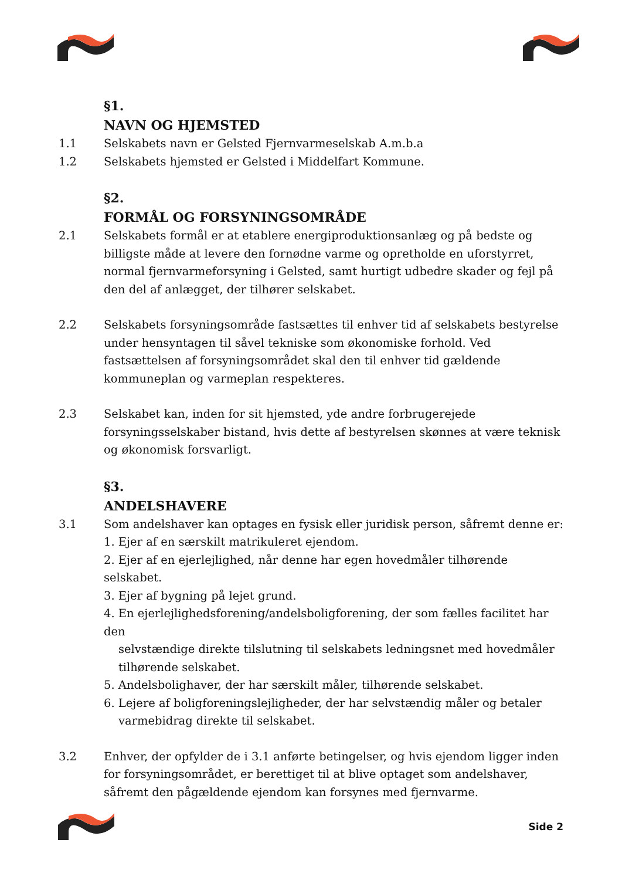§1.
NAVN OG HJEMSTED
1.1 Selskabets navn er Gelsted Fjernvarmeselskab A.m.b.a
1.2 Selskabets hjemsted er Gelsted i Middelfart Kommune.
§2.
FORMÅL OG FORSYNINGSOMRÅDE
2.1 Selskabets formål er at etablere energiproduktionsanlæg og på bedste og billigste måde at levere den fornødne varme og opretholde en uforstyrret, normal fjernvarmeforsyning i Gelsted, samt hurtigt udbedre skader og fejl på den del af anlægget, der tilhører selskabet.
2.2 Selskabets forsyningsområde fastsættes til enhver tid af selskabets bestyrelse under hensyntagen til såvel tekniske som økonomiske forhold. Ved fastsættelsen af forsyningsområdet skal den til enhver tid gældende kommuneplan og varmeplan respekteres.
2.3 Selskabet kan, inden for sit hjemsted, yde andre forbrugerejede forsyningsselskaber bistand, hvis dette af bestyrelsen skønnes at være teknisk og økonomisk forsvarligt.
§3.
ANDELSHAVERE
3.1 Som andelshaver kan optages en fysisk eller juridisk person, såfremt denne er:
1. Ejer af en særskilt matrikuleret ejendom.
2. Ejer af en ejerlejlighed, når denne har egen hovedmåler tilhørende selskabet.
3. Ejer af bygning på lejet grund.
4. En ejerlejlighedsforening/andelsboligforening, der som fælles facilitet har den
selvstændige direkte tilslutning til selskabets ledningsnet med hovedmåler tilhørende selskabet.
5. Andelsbolighaver, der har særskilt måler, tilhørende selskabet.
6. Lejere af boligforeningslejligheder, der har selvstændig måler og betaler
varmebidrag direkte til selskabet.
3.2 Enhver, der opfylder de i 3.1 anførte betingelser, og hvis ejendom ligger inden for forsyningsområdet, er berettiget til at blive optaget som andelshaver, såfremt den pågældende ejendom kan forsynes med fjernvarme.
Side 2